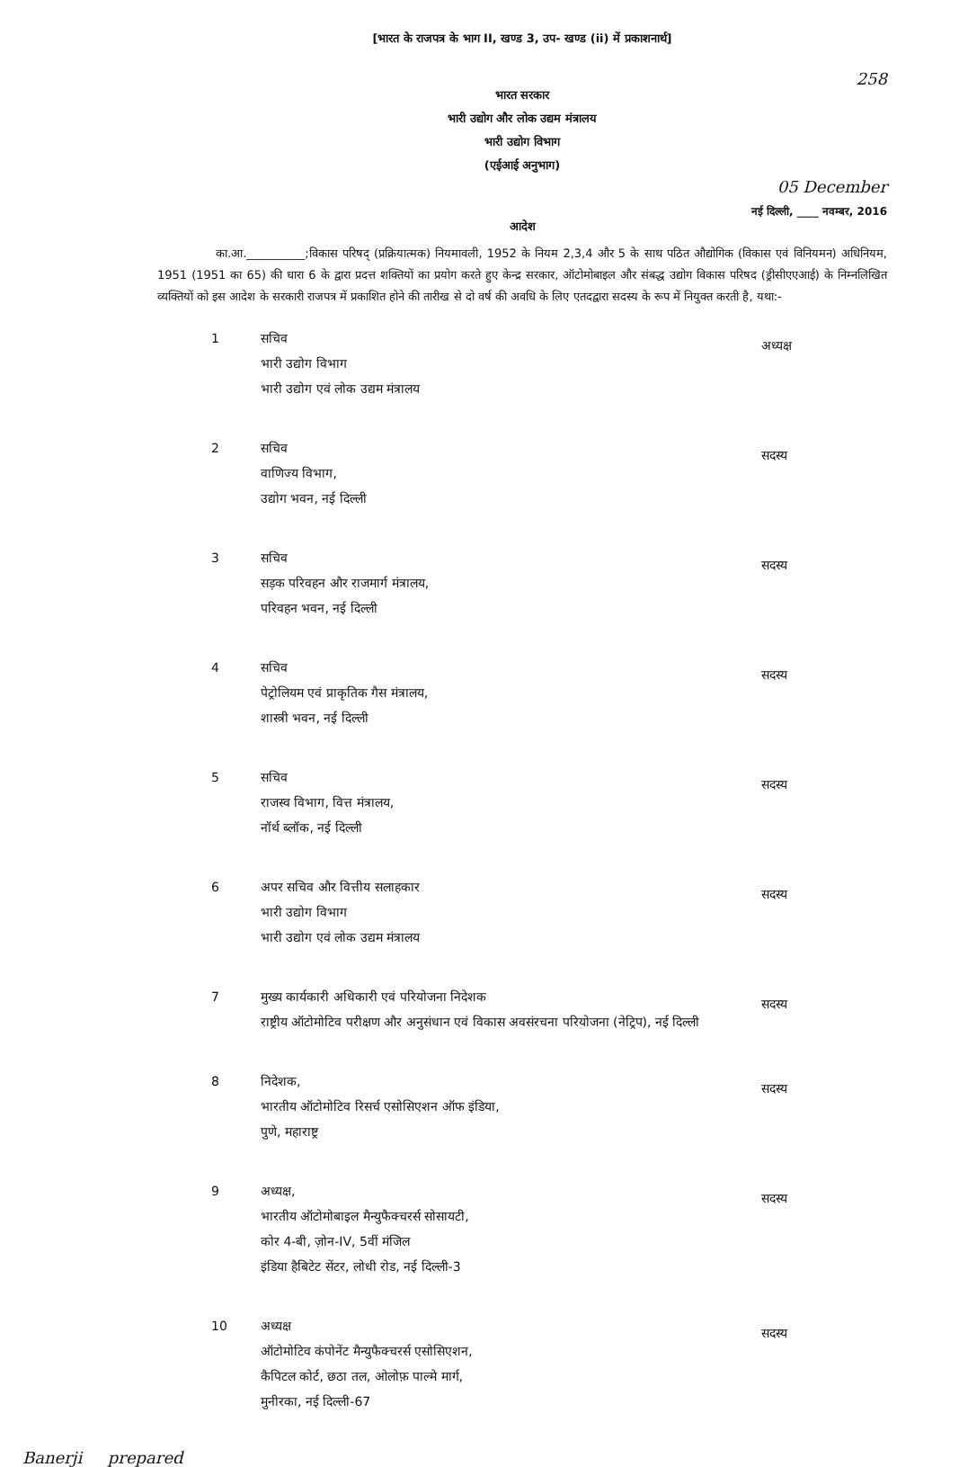[भारत के राजपत्र के भाग II, खण्ड 3, उप- खण्ड (ii) में प्रकाशनार्थ]
258
भारत सरकार
भारी उद्योग और लोक उद्यम मंत्रालय
भारी उद्योग विभाग
(एईआई अनुभाग)
05 December
नई दिल्ली, ____ नवम्बर, 2016
आदेश
का.आ.__________;विकास परिषद् (प्रक्रियात्मक) नियमावली, 1952 के नियम 2,3,4 और 5 के साथ पठित औद्योगिक (विकास एवं विनियमन) अधिनियम, 1951 (1951 का 65) की धारा 6 के द्वारा प्रदत्त शक्तियों का प्रयोग करते हुए केन्द्र सरकार, ऑटोमोबाइल और संबद्ध उद्योग विकास परिषद (ड्रीसीएएआई) के निम्नलिखित व्यक्तियों को इस आदेश के सरकारी राजपत्र में प्रकाशित होने की तारीख से दो वर्ष की अवधि के लिए एतदद्वारा सदस्य के रूप में नियुक्त करती है, यथा:-
1 सचिव
भारी उद्योग विभाग
भारी उद्योग एवं लोक उद्यम मंत्रालय
अध्यक्ष
2 सचिव
वाणिज्य विभाग,
उद्योग भवन, नई दिल्ली
सदस्य
3 सचिव
सड़क परिवहन और राजमार्ग मंत्रालय,
परिवहन भवन, नई दिल्ली
सदस्य
4 सचिव
पेट्रोलियम एवं प्राकृतिक गैस मंत्रालय,
शास्त्री भवन, नई दिल्ली
सदस्य
5 सचिव
राजस्व विभाग, वित्त मंत्रालय,
नॉर्थ ब्लॉक, नई दिल्ली
सदस्य
6 अपर सचिव और वित्तीय सलाहकार
भारी उद्योग विभाग
भारी उद्योग एवं लोक उद्यम मंत्रालय
सदस्य
7 मुख्य कार्यकारी अधिकारी एवं परियोजना निदेशक
राष्ट्रीय ऑटोमोटिव परीक्षण और अनुसंधान एवं विकास अवसंरचना परियोजना (नेट्रिप), नई दिल्ली
सदस्य
8 निदेशक,
भारतीय ऑटोमोटिव रिसर्च एसोसिएशन ऑफ इंडिया,
पुणे, महाराष्ट्र
सदस्य
9 अध्यक्ष,
भारतीय ऑटोमोबाइल मैन्युफैक्चरर्स सोसायटी,
कोर 4-बी, ज़ोन-IV, 5वीं मंजिल
इंडिया हैबिटेट सेंटर, लोधी रोड, नई दिल्ली-3
सदस्य
10 अध्यक्ष
ऑटोमोटिव कंपोनेंट मैन्युफैक्चरर्स एसोसिएशन,
कैपिटल कोर्ट, छठा तल, ओलोफ़ पाल्मे मार्ग,
मुनीरका, नई दिल्ली-67
सदस्य
Banerji prepared